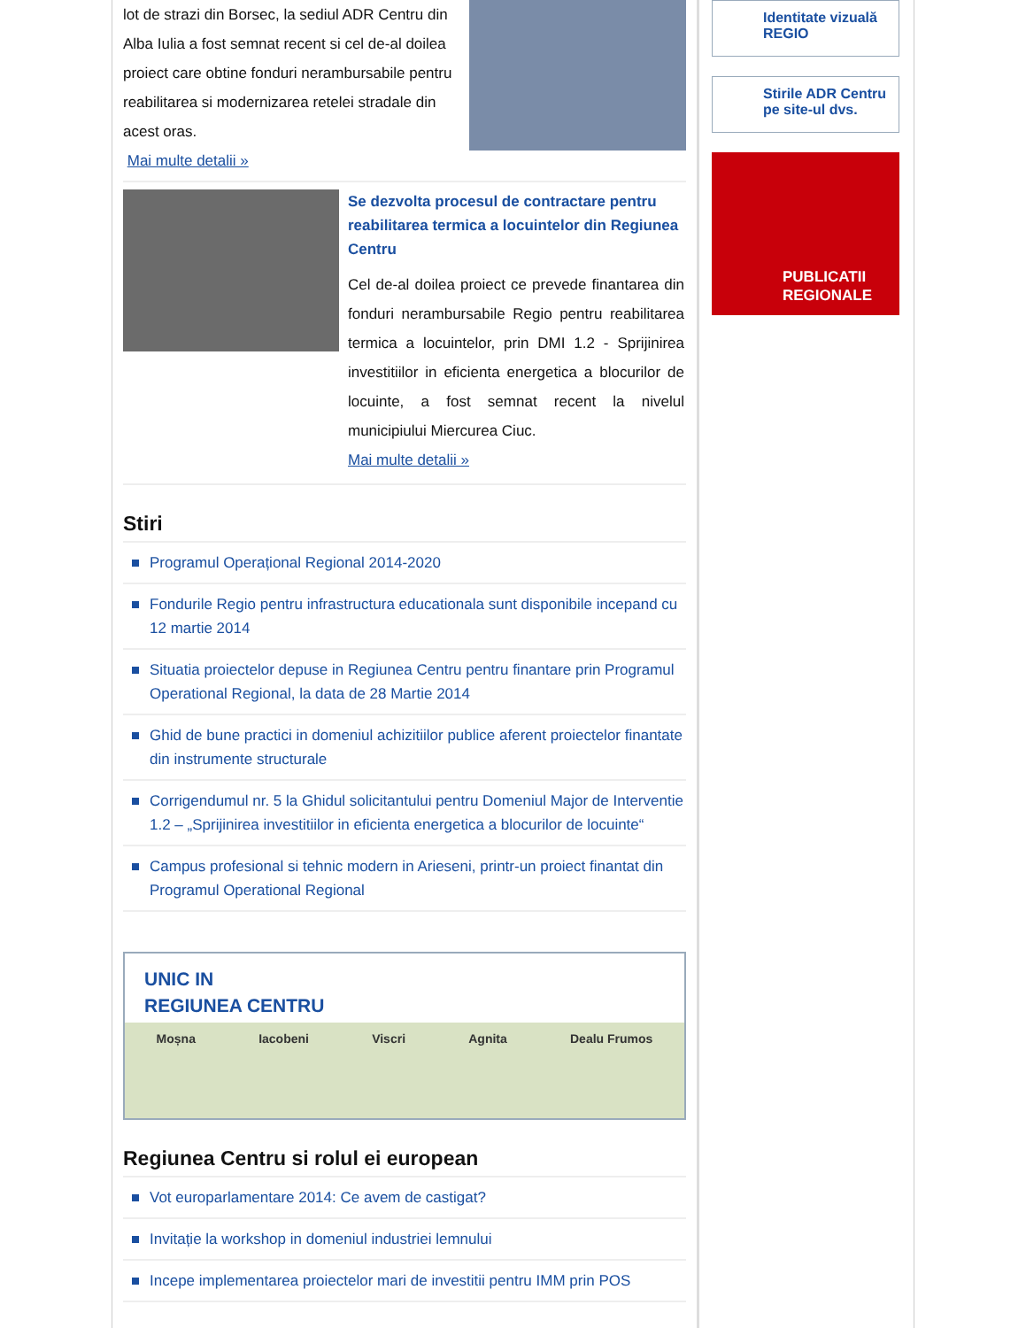lot de strazi din Borsec, la sediul ADR Centru din Alba Iulia a fost semnat recent si cel de-al doilea proiect care obtine fonduri nerambursabile pentru reabilitarea si modernizarea retelei stradale din acest oras.
Mai multe detalii »
Se dezvolta procesul de contractare pentru reabilitarea termica a locuintelor din Regiunea Centru
Cel de-al doilea proiect ce prevede finantarea din fonduri nerambursabile Regio pentru reabilitarea termica a locuintelor, prin DMI 1.2 - Sprijinirea investitiilor in eficienta energetica a blocurilor de locuinte, a fost semnat recent la nivelul municipiului Miercurea Ciuc.
Mai multe detalii »
Stiri
Programul Operațional Regional 2014-2020
Fondurile Regio pentru infrastructura educationala sunt disponibile incepand cu 12 martie 2014
Situatia proiectelor depuse in Regiunea Centru pentru finantare prin Programul Operational Regional, la data de 28 Martie 2014
Ghid de bune practici in domeniul achizitiilor publice aferent proiectelor finantate din instrumente structurale
Corrigendumul nr. 5 la Ghidul solicitantului pentru Domeniul Major de Interventie 1.2 – „Sprijinirea investitiilor in eficienta energetica a blocurilor de locuinte“
Campus profesional si tehnic modern in Arieseni, printr-un proiect finantat din Programul Operational Regional
UNIC IN
REGIUNEA CENTRU
Moșna Iacobeni Viscri Agnita Dealu Frumos
Regiunea Centru si rolul ei european
Vot europarlamentare 2014: Ce avem de castigat?
Invitație la workshop in domeniul industriei lemnului
Incepe implementarea proiectelor mari de investitii pentru IMM prin POS
Identitate vizuală REGIO
Stirile ADR Centru pe site-ul dvs.
PUBLICATII
REGIONALE